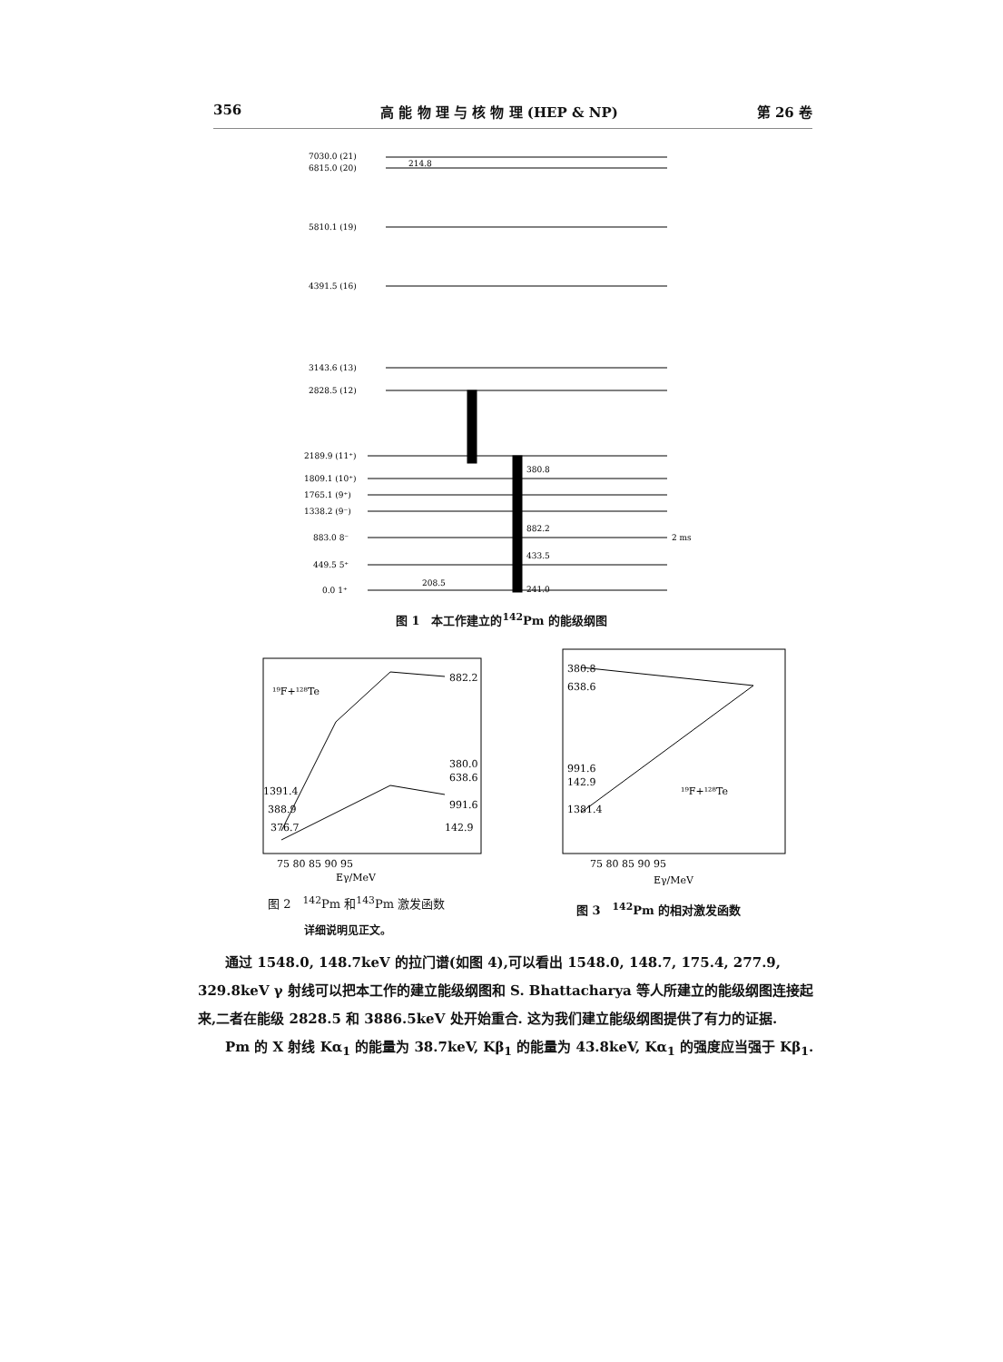356 高 能 物 理 与 核 物 理 (HEP & NP) 第 26 卷
7030.0 (21)
6815.0 (20)
5810.1 (19)
4391.5 (16)
3143.6 (13)
2828.5 (12)
2189.9 (11⁺)
1809.1 (10⁺)
1765.1 (9⁺)
1338.2 (9⁻)
883.0 8⁻
449.5 5⁺
0.0 1⁺
2 ms
214.8
380.8
882.2
433.5
208.5
241.0
图 1　本工作建立的<sup>142</sup>Pm 的能级纲图
¹⁹F+¹²⁸Te
882.2
380.0
638.6
991.6
142.9
1391.4
388.9
376.7
75 80 85 90 95
Eγ/MeV
380.8
638.6
991.6
142.9
1381.4
¹⁹F+¹²⁸Te
75 80 85 90 95
Eγ/MeV
图 2　<sup>142</sup>Pm 和<sup>143</sup>Pm 激发函数 图 3　<sup>142</sup>Pm 的相对激发函数
详细说明见正文。
通过 1548.0, 148.7keV 的拉门谱(如图 4),可以看出 1548.0, 148.7, 175.4, 277.9, 329.8keV γ 射线可以把本工作的建立能级纲图和 S. Bhattacharya 等人所建立的能级纲图连接起来,二者在能级 2828.5 和 3886.5keV 处开始重合. 这为我们建立能级纲图提供了有力的证据.
Pm 的 X 射线 Kα<sub>1</sub> 的能量为 38.7keV, Kβ<sub>1</sub> 的能量为 43.8keV, Kα<sub>1</sub> 的强度应当强于 Kβ<sub>1</sub>.